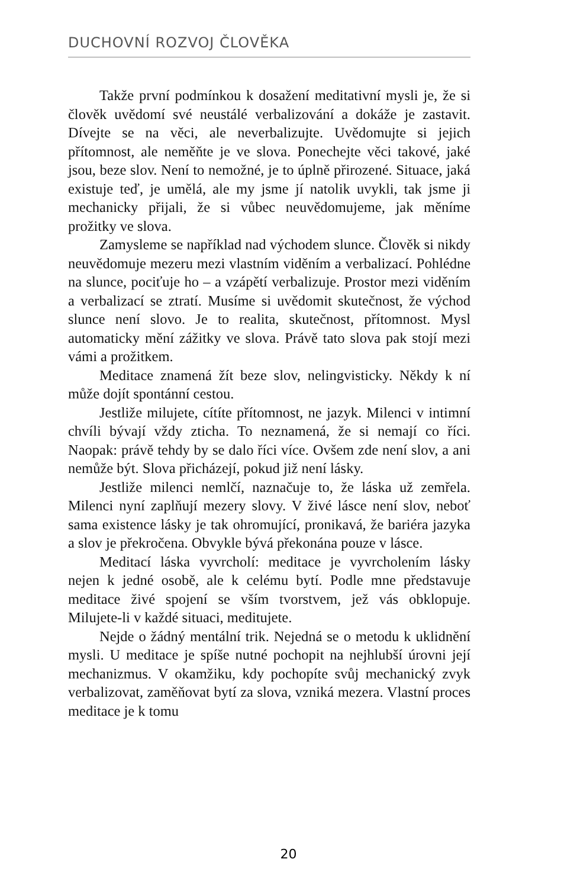DUCHOVNÍ ROZVOJ ČLOVĚKA
Takže první podmínkou k dosažení meditativní mysli je, že si člověk uvědomí své neustálé verbalizování a dokáže je zastavit. Dívejte se na věci, ale neverbalizujte. Uvědomujte si jejich přítomnost, ale neměňte je ve slova. Ponechejte věci takové, jaké jsou, beze slov. Není to nemožné, je to úplně přirozené. Situace, jaká existuje teď, je umělá, ale my jsme jí natolik uvykli, tak jsme ji mechanicky přijali, že si vůbec neuvědomujeme, jak měníme prožitky ve slova.
Zamysleme se například nad východem slunce. Člověk si nikdy neuvědomuje mezeru mezi vlastním viděním a verbalizací. Pohlédne na slunce, pociťuje ho – a vzápětí verbalizuje. Prostor mezi viděním a verbalizací se ztratí. Musíme si uvědomit skutečnost, že východ slunce není slovo. Je to realita, skutečnost, přítomnost. Mysl automaticky mění zážitky ve slova. Právě tato slova pak stojí mezi vámi a prožitkem.
Meditace znamená žít beze slov, nelingvisticky. Někdy k ní může dojít spontánní cestou.
Jestliže milujete, cítíte přítomnost, ne jazyk. Milenci v intimní chvíli bývají vždy zticha. To neznamená, že si nemají co říci. Naopak: právě tehdy by se dalo říci více. Ovšem zde není slov, a ani nemůže být. Slova přicházejí, pokud již není lásky.
Jestliže milenci nemlčí, naznačuje to, že láska už zemřela. Milenci nyní zaplňují mezery slovy. V živé lásce není slov, neboť sama existence lásky je tak ohromující, pronikavá, že bariéra jazyka a slov je překročena. Obvykle bývá překonána pouze v lásce.
Meditací láska vyvrcholí: meditace je vyvrcholením lásky nejen k jedné osobě, ale k celému bytí. Podle mne představuje meditace živé spojení se vším tvorstvem, jež vás obklopuje. Milujete-li v každé situaci, meditujete.
Nejde o žádný mentální trik. Nejedná se o metodu k uklidnění mysli. U meditace je spíše nutné pochopit na nejhlubší úrovni její mechanizmus. V okamžiku, kdy pochopíte svůj mechanický zvyk verbalizovat, zaměňovat bytí za slova, vzniká mezera. Vlastní proces meditace je k tomu
20